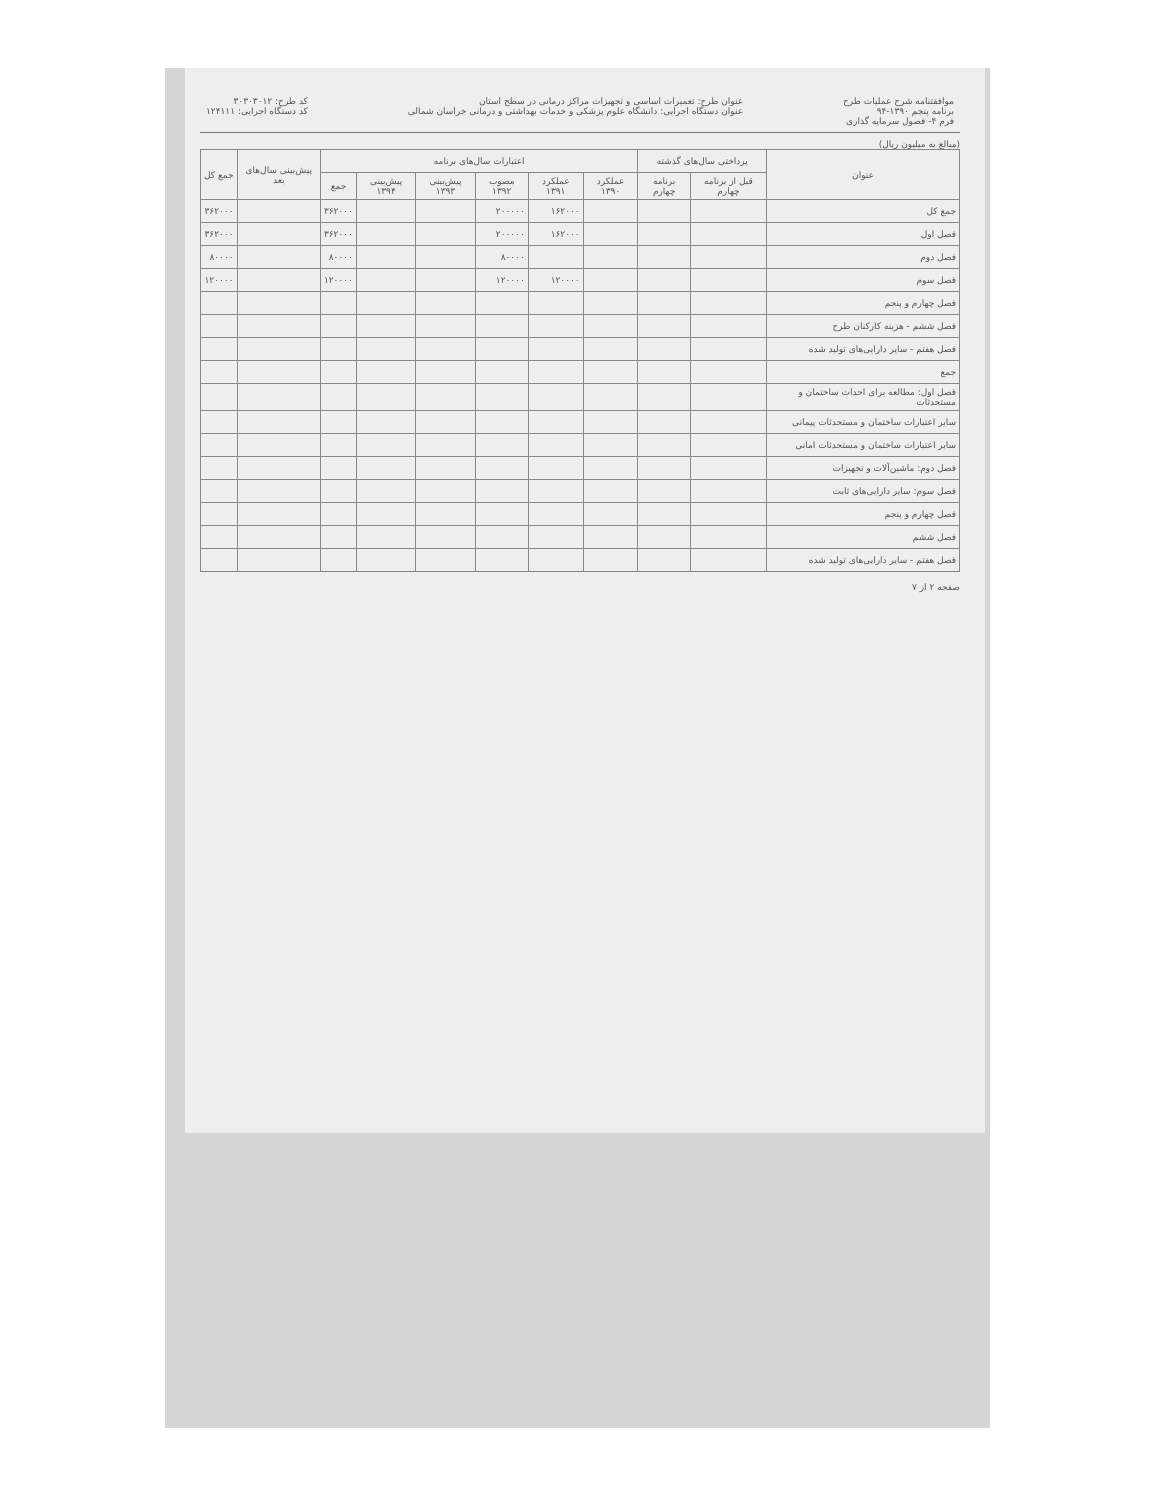موافقتنامه شرح عملیات طرح
برنامه پنجم ۱۳۹۰-۹۴
فرم ۴- فصول سرمایه گذاری
عنوان طرح: تعمیرات اساسی و تجهیزات مراکز درمانی در سطح استان
عنوان دستگاه اجرایی: دانشگاه علوم پزشکی و خدمات بهداشتی و درمانی خراسان شمالی
کد طرح: ۳۰۳۰۳۰۱۲
کد دستگاه اجرایی: ۱۲۴۱۱۱
(مبالغ به میلیون ریال)
| عنوان | پرداختی سال‌های گذشته | | اعتبارات سال‌های برنامه | | | | | | پیش‌بینی سال‌های بعد | جمع کل |
| --- | --- | --- | --- | --- | --- | --- | --- | --- | --- | --- |
| | قبل از برنامه چهارم | برنامه چهارم | عملکرد ۱۳۹۰ | عملکرد ۱۳۹۱ | مصوب ۱۳۹۲ | پیش‌بینی ۱۳۹۳ | پیش‌بینی ۱۳۹۴ | جمع | | |
| جمع کل | | | | ۱۶۲۰۰۰ | ۲۰۰۰۰۰ | | | ۳۶۲۰۰۰ | | ۳۶۲۰۰۰ |
| فصل اول | | | | ۱۶۲۰۰۰ | ۲۰۰۰۰۰ | | | ۳۶۲۰۰۰ | | ۳۶۲۰۰۰ |
| فصل دوم | | | | | ۸۰۰۰۰ | | | ۸۰۰۰۰ | | ۸۰۰۰۰ |
| فصل سوم | | | | ۱۲۰۰۰۰ | ۱۲۰۰۰۰ | | | ۱۲۰۰۰۰ | | ۱۲۰۰۰۰ |
| فصل چهارم و پنجم | | | | | | | | | | |
| فصل ششم - هزینه کارکنان طرح | | | | | | | | | | |
| فصل هفتم - سایر دارایی‌های تولید شده | | | | | | | | | | |
| جمع | | | | | | | | | | |
| فصل اول: مطالعه برای احداث ساختمان و مستحدثات | | | | | | | | | | |
| سایر اعتبارات ساختمان و مستحدثات پیمانی | | | | | | | | | | |
| سایر اعتبارات ساختمان و مستحدثات امانی | | | | | | | | | | |
| فصل دوم: ماشین‌آلات و تجهیزات | | | | | | | | | | |
| فصل سوم: سایر دارایی‌های ثابت | | | | | | | | | | |
| فصل چهارم و پنجم | | | | | | | | | | |
| فصل ششم | | | | | | | | | | |
| فصل هفتم - سایر دارایی‌های تولید شده | | | | | | | | | | |
صفحه ۲ از ۷